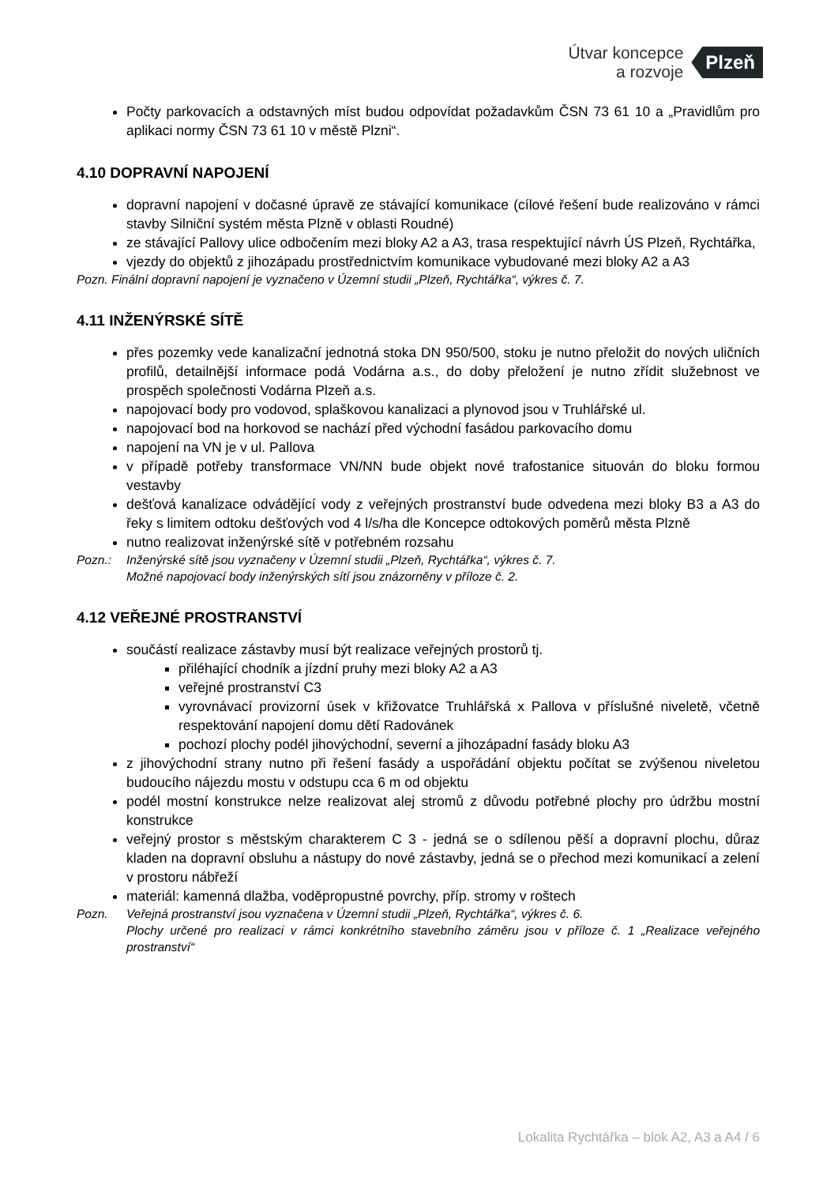Útvar koncepce
a rozvoje
Plzeň
Počty parkovacích a odstavných míst budou odpovídat požadavkům ČSN 73 61 10 a „Pravidlům pro aplikaci normy ČSN 73 61 10 v městě Plzni“.
4.10 DOPRAVNÍ NAPOJENÍ
dopravní napojení v dočasné úpravě ze stávající komunikace (cílové řešení bude realizováno v rámci stavby Silniční systém města Plzně v oblasti Roudné)
ze stávající Pallovy ulice odbočením mezi bloky A2 a A3, trasa respektující návrh ÚS Plzeň, Rychtářka,
vjezdy do objektů z jihozápadu prostřednictvím komunikace vybudované mezi bloky A2 a A3
Pozn. Finální dopravní napojení je vyznačeno v Územní studii „Plzeň, Rychtářka“, výkres č. 7.
4.11 INŽENÝRSKÉ SÍTĚ
přes pozemky vede kanalizační jednotná stoka DN 950/500, stoku je nutno přeložit do nových uličních profilů, detailnější informace podá Vodárna a.s., do doby přeložení je nutno zřídit služebnost ve prospěch společnosti Vodárna Plzeň a.s.
napojovací body pro vodovod, splaškovou kanalizaci a plynovod jsou v Truhlářské ul.
napojovací bod na horkovod se nachází před východní fasádou parkovacího domu
napojení na VN je v ul. Pallova
v případě potřeby transformace VN/NN bude objekt nové trafostanice situován do bloku formou vestavby
dešťová kanalizace odvádějící vody z veřejných prostranství bude odvedena mezi bloky B3 a A3 do řeky s limitem odtoku dešťových vod 4 l/s/ha dle Koncepce odtokových poměrů města Plzně
nutno realizovat inženýrské sítě v potřebném rozsahu
Pozn.: Inženýrské sítě jsou vyznačeny v Územní studii „Plzeň, Rychtářka“, výkres č. 7.
Možné napojovací body inženýrských sítí jsou znázorněny v příloze č. 2.
4.12 VEŘEJNÉ PROSTRANSTVÍ
součástí realizace zástavby musí být realizace veřejných prostorů tj.
přiléhající chodník a jízdní pruhy mezi bloky A2 a A3
veřejné prostranství C3
vyrovnávací provizorní úsek v křižovatce Truhlářská x Pallova v příslušné niveletě, včetně respektování napojení domu dětí Radovánek
pochozí plochy podél jihovýchodní, severní a jihozápadní fasády bloku A3
z jihovýchodní strany nutno při řešení fasády a uspořádání objektu počítat se zvýšenou niveletou budoucího nájezdu mostu v odstupu cca 6 m od objektu
podél mostní konstrukce nelze realizovat alej stromů z důvodu potřebné plochy pro údržbu mostní konstrukce
veřejný prostor s městským charakterem C 3 - jedná se o sdílenou pěší a dopravní plochu, důraz kladen na dopravní obsluhu a nástupy do nové zástavby, jedná se o přechod mezi komunikací a zelení v prostoru nábřeží
materiál: kamenná dlažba, voděpropustné povrchy, příp. stromy v roštech
Pozn. Veřejná prostranství jsou vyznačena v Územní studii „Plzeň, Rychtářka“, výkres č. 6.
Plochy určené pro realizaci v rámci konkrétního stavebního záměru jsou v příloze č. 1 „Realizace veřejného prostranství“
Lokalita Rychtářka – blok A2, A3 a A4 / 6